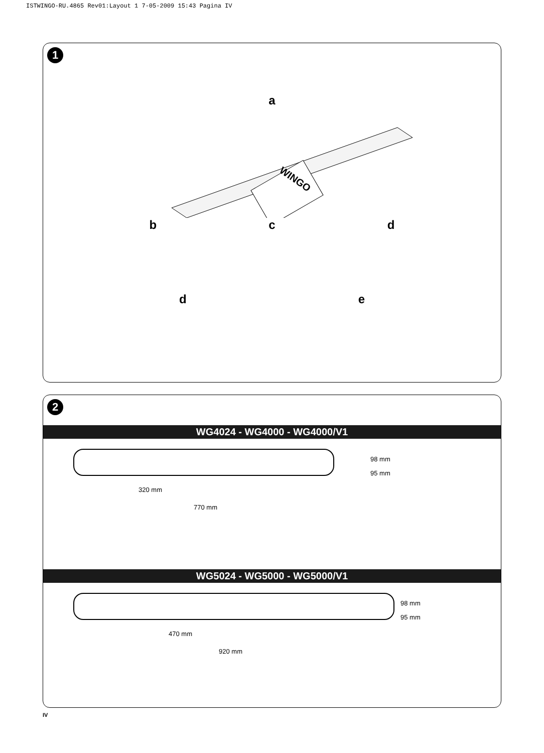ISTWINGO-RU.4865 Rev01:Layout 1 7-05-2009 15:43 Pagina IV
1
a
WINGO
b c d
d e
2
WG4024 - WG4000 - WG4000/V1
320 mm
770 mm
98 mm
95 mm
WG5024 - WG5000 - WG5000/V1
470 mm
920 mm
98 mm
95 mm
IV